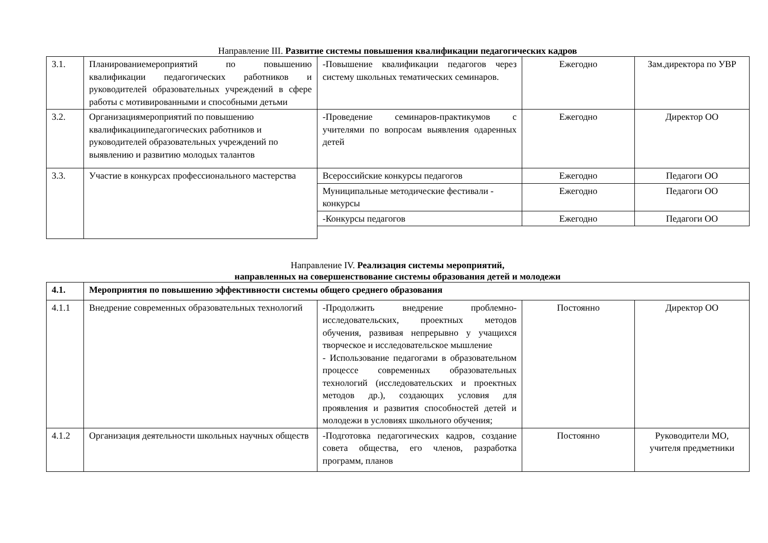Направление III. Развитие системы повышения квалификации педагогических кадров
| 3.1. | Планированиемероприятий по повышению квалификации педагогических работников и руководителей образовательных учреждений в сфере работы с мотивированными и способными детьми | -Повышение квалификации педагогов через систему школьных тематических семинаров. | Ежегодно | Зам.директора по УВР |
| 3.2. | Организациямероприятий по повышению квалификациипедагогических работников и руководителей образовательных учреждений по выявлению и развитию молодых талантов | -Проведение семинаров-практикумов с учителями по вопросам выявления одаренных детей | Ежегодно | Директор ОО |
| 3.3. | Участие в конкурсах профессионального мастерства | Всероссийские конкурсы педагогов | Ежегодно | Педагоги ОО |
| | | Муниципальные методические фестивали - конкурсы | Ежегодно | Педагоги ОО |
| | | -Конкурсы педагогов | Ежегодно | Педагоги ОО |
Направление IV. Реализация системы мероприятий,
направленных на совершенствование системы образования детей и молодежи
| 4.1. | Мероприятия по повышению эффективности системы общего среднего образования | | | |
| 4.1.1 | Внедрение современных образовательных технологий | -Продолжить внедрение проблемно- исследовательских, проектных методов обучения, развивая непрерывно у учащихся творческое и исследовательское мышление - Использование педагогами в образовательном процессе современных образовательных технологий (исследовательских и проектных методов др.), создающих условия для проявления и развития способностей детей и молодежи в условиях школьного обучения; | Постоянно | Директор ОО |
| 4.1.2 | Организация деятельности школьных научных обществ | -Подготовка педагогических кадров, создание совета общества, его членов, разработка программ, планов | Постоянно | Руководители МО, учителя предметники |